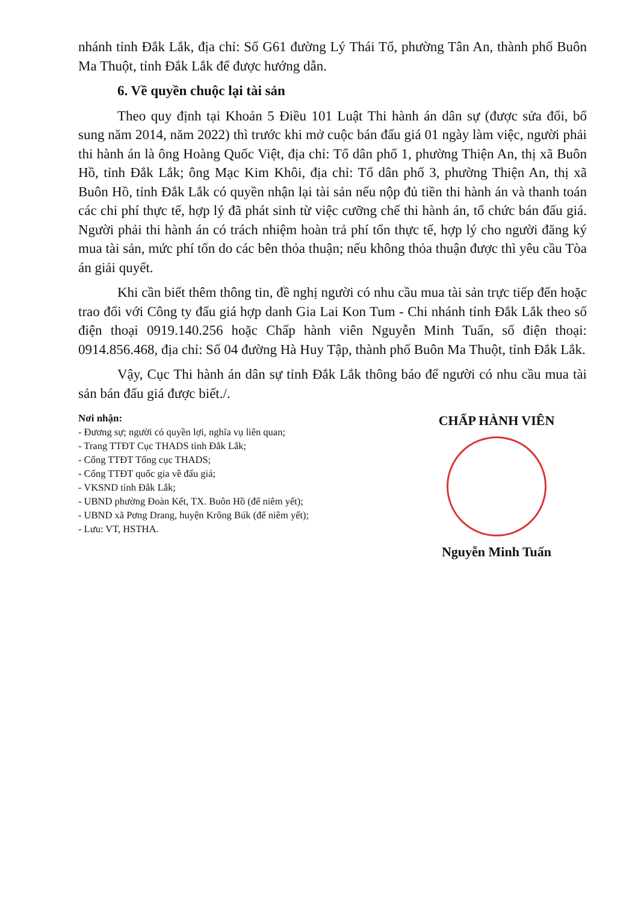nhánh tỉnh Đắk Lắk, địa chỉ: Số G61 đường Lý Thái Tổ, phường Tân An, thành phố Buôn Ma Thuột, tỉnh Đắk Lắk để được hướng dẫn.
6. Về quyền chuộc lại tài sản
Theo quy định tại Khoản 5 Điều 101 Luật Thi hành án dân sự (được sửa đổi, bổ sung năm 2014, năm 2022) thì trước khi mở cuộc bán đấu giá 01 ngày làm việc, người phải thi hành án là ông Hoàng Quốc Việt, địa chỉ: Tổ dân phố 1, phường Thiện An, thị xã Buôn Hồ, tỉnh Đắk Lắk; ông Mạc Kim Khôi, địa chỉ: Tổ dân phố 3, phường Thiện An, thị xã Buôn Hồ, tỉnh Đắk Lắk có quyền nhận lại tài sản nếu nộp đủ tiền thi hành án và thanh toán các chi phí thực tế, hợp lý đã phát sinh từ việc cưỡng chế thi hành án, tổ chức bán đấu giá. Người phải thi hành án có trách nhiệm hoàn trả phí tổn thực tế, hợp lý cho người đăng ký mua tài sản, mức phí tổn do các bên thỏa thuận; nếu không thỏa thuận được thì yêu cầu Tòa án giải quyết.
Khi cần biết thêm thông tin, đề nghị người có nhu cầu mua tài sản trực tiếp đến hoặc trao đổi với Công ty đấu giá hợp danh Gia Lai Kon Tum - Chi nhánh tỉnh Đắk Lắk theo số điện thoại 0919.140.256 hoặc Chấp hành viên Nguyễn Minh Tuấn, số điện thoại: 0914.856.468, địa chỉ: Số 04 đường Hà Huy Tập, thành phố Buôn Ma Thuột, tỉnh Đắk Lắk.
Vậy, Cục Thi hành án dân sự tỉnh Đắk Lắk thông báo để người có nhu cầu mua tài sản bán đấu giá được biết./.
Nơi nhận:
- Đương sự; người có quyền lợi, nghĩa vụ liên quan;
- Trang TTĐT Cục THADS tỉnh Đắk Lắk;
- Cổng TTĐT Tổng cục THADS;
- Cổng TTĐT quốc gia về đấu giá;
- VKSND tỉnh Đắk Lắk;
- UBND phường Đoàn Kết, TX. Buôn Hồ (để niêm yết);
- UBND xã Pơng Drang, huyện Krông Búk (để niêm yết);
- Lưu: VT, HSTHA.
CHẤP HÀNH VIÊN
Nguyễn Minh Tuấn